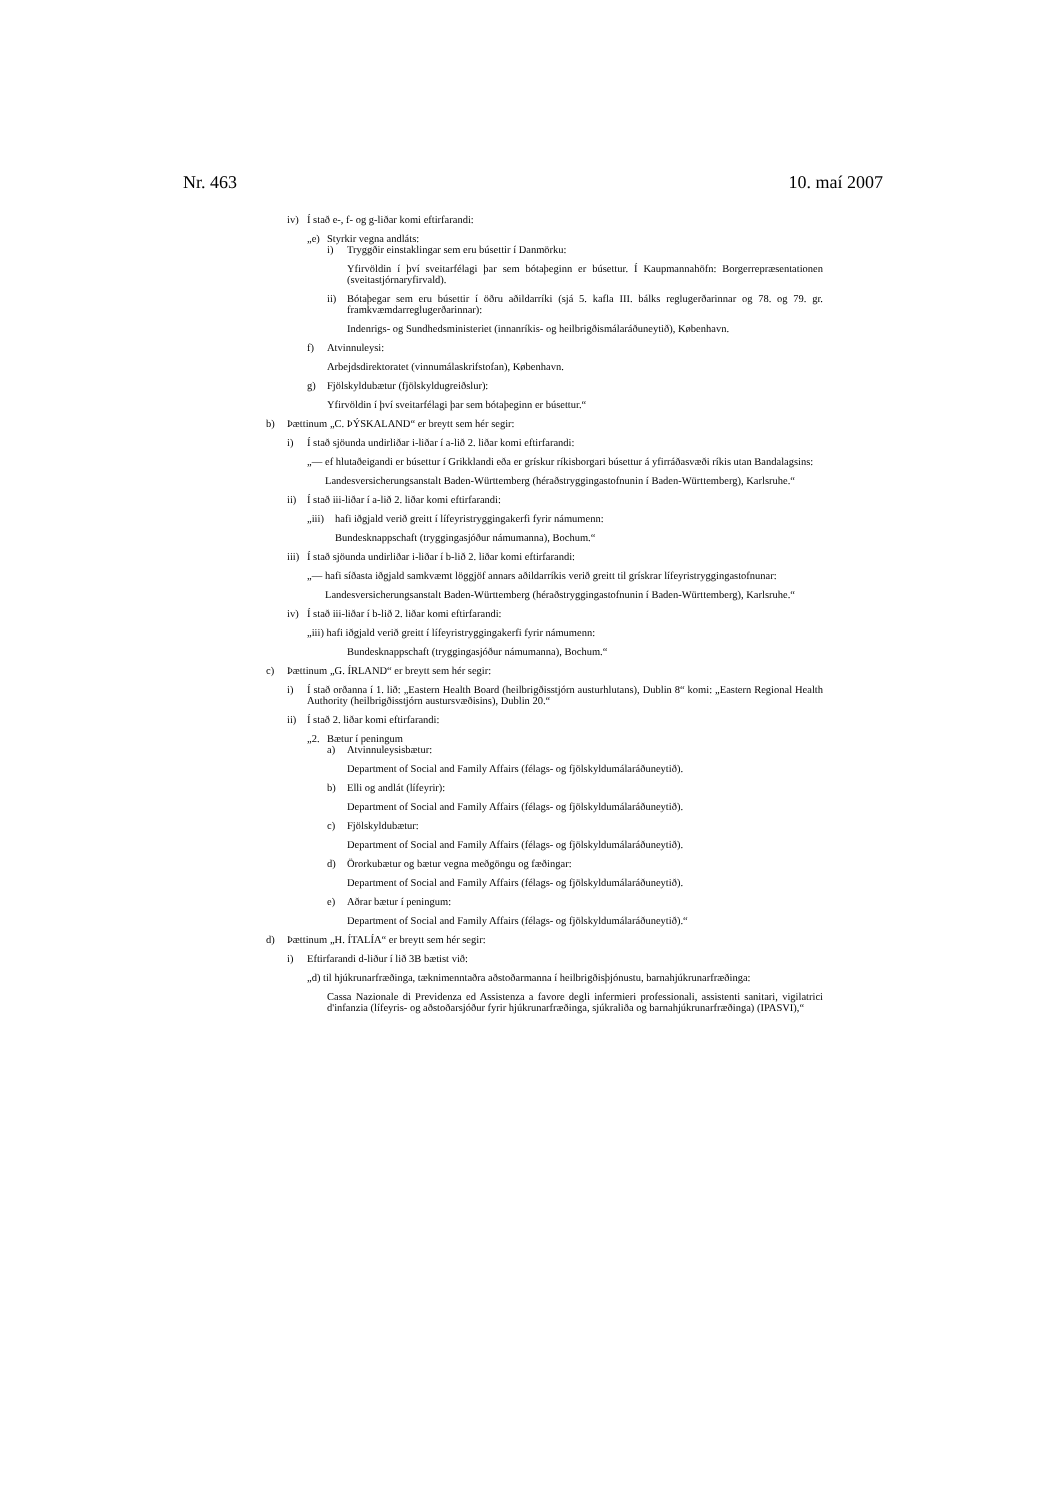Nr. 463 10. maí 2007
iv) Í stað e-, f- og g-liðar komi eftirfarandi:
„e) Styrkir vegna andláts:
i) Tryggðir einstaklingar sem eru búsettir í Danmörku:
Yfirvöldin í því sveitarfélagi þar sem bótaþeginn er búsettur. Í Kaupmannahöfn: Borgerrepræsentationen (sveitastjórnaryfirvald).
ii) Bótaþegar sem eru búsettir í öðru aðildarríki (sjá 5. kafla III. bálks reglugerðarinnar og 78. og 79. gr. framkvæmdarreglugerðarinnar):
Indenrigs- og Sundhedsministeriet (innanríkis- og heilbrigðismálaráðuneytið), København.
f) Atvinnuleysi:
Arbejdsdirektoratet (vinnumálaskrifstofan), København.
g) Fjölskyldubætur (fjölskyldugreiðslur):
Yfirvöldin í því sveitarfélagi þar sem bótaþeginn er búsettur.“
b) Þættinum „C. ÞÝSKALAND“ er breytt sem hér segir:
i) Í stað sjöunda undirliðar i-liðar í a-lið 2. liðar komi eftirfarandi:
„— ef hlutaðeigandi er búsettur í Grikklandi eða er grískur ríkisborgari búsettur á yfirráðasvæði ríkis utan Bandalagsins:
Landesversicherungsanstalt Baden-Württemberg (héraðstryggingastofnunin í Baden-Württemberg), Karlsruhe.“
ii) Í stað iii-liðar í a-lið 2. liðar komi eftirfarandi:
„iii) hafi iðgjald verið greitt í lífeyristryggingakerfi fyrir námumenn:
Bundesknappschaft (tryggingasjóður námumanna), Bochum.“
iii) Í stað sjöunda undirliðar i-liðar í b-lið 2. liðar komi eftirfarandi:
„— hafi síðasta iðgjald samkvæmt löggjöf annars aðildarríkis verið greitt til grískrar lífeyristryggingastofnunar:
Landesversicherungsanstalt Baden-Württemberg (héraðstryggingastofnunin í Baden-Württemberg), Karlsruhe.“
iv) Í stað iii-liðar í b-lið 2. liðar komi eftirfarandi:
„iii) hafi iðgjald verið greitt í lífeyristryggingakerfi fyrir námumenn:
Bundesknappschaft (tryggingasjóður námumanna), Bochum.“
c) Þættinum „G. ÍRLAND“ er breytt sem hér segir:
i) Í stað orðanna í 1. lið: „Eastern Health Board (heilbrigðisstjórn austurhlutans), Dublin 8“ komi: „Eastern Regional Health Authority (heilbrigðisstjórn austursvæðisins), Dublin 20.“
ii) Í stað 2. liðar komi eftirfarandi:
„2. Bætur í peningum
a) Atvinnuleysisbætur:
Department of Social and Family Affairs (félags- og fjölskyldumálaráðuneytið).
b) Elli og andlát (lífeyrir):
Department of Social and Family Affairs (félags- og fjölskyldumálaráðuneytið).
c) Fjölskyldubætur:
Department of Social and Family Affairs (félags- og fjölskyldumálaráðuneytið).
d) Örorkubætur og bætur vegna meðgöngu og fæðingar:
Department of Social and Family Affairs (félags- og fjölskyldumálaráðuneytið).
e) Aðrar bætur í peningum:
Department of Social and Family Affairs (félags- og fjölskyldumálaráðuneytið).“
d) Þættinum „H. ÍTALÍA“ er breytt sem hér segir:
i) Eftirfarandi d-liður í lið 3B bætist við:
„d) til hjúkrunarfræðinga, tæknimenntaðra aðstoðarmanna í heilbrigðisþjónustu, barnahjúkrunarfræðinga:
Cassa Nazionale di Previdenza ed Assistenza a favore degli infermieri professionali, assistenti sanitari, vigilatrici d'infanzia (lífeyris- og aðstoðarsjóður fyrir hjúkrunarfræðinga, sjúkraliða og barnahjúkrunarfræðinga) (IPASVI),“